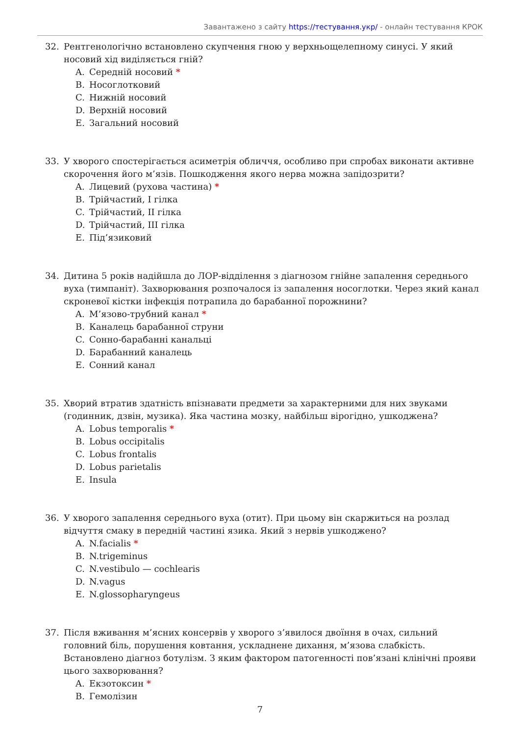Завантажено з сайту https://тестування.укр/ - онлайн тестування КРОК
32. Рентгенологічно встановлено скупчення гною у верхньощелепному синусі. У який носовий хід виділяється гній?
A. Середній носовий *
B. Носоглотковий
C. Нижній носовий
D. Верхній носовий
E. Загальний носовий
33. У хворого спостерігається асиметрія обличчя, особливо при спробах виконати активне скорочення його м’язів. Пошкодження якого нерва можна запідозрити?
A. Лицевий (рухова частина) *
B. Трійчастий, I гілка
C. Трійчастий, II гілка
D. Трійчастий, III гілка
E. Під’язиковий
34. Дитина 5 років надійшла до ЛОР-відділення з діагнозом гнійне запалення середнього вуха (тимпаніт). Захворювання розпочалося із запалення носоглотки. Через який канал скроневої кістки інфекція потрапила до барабанної порожнини?
A. М’язово-трубний канал *
B. Каналець барабанної струни
C. Сонно-барабанні канальці
D. Барабанний каналець
E. Сонний канал
35. Хворий втратив здатність впізнавати предмети за характерними для них звуками (годинник, дзвін, музика). Яка частина мозку, найбільш вірогідно, ушкоджена?
A. Lobus temporalis *
B. Lobus occipitalis
C. Lobus frontalis
D. Lobus parietalis
E. Insula
36. У хворого запалення середнього вуха (отит). При цьому він скаржиться на розлад відчуття смаку в передній частині язика. Який з нервів ушкоджено?
A. N.facialis *
B. N.trigeminus
C. N.vestibulo — cochlearis
D. N.vagus
E. N.glossopharyngeus
37. Після вживання м’ясних консервів у хворого з’явилося двоїння в очах, сильний головний біль, порушення ковтання, ускладнене дихання, м’язова слабкість. Встановлено діагноз ботулізм. З яким фактором патогенності пов’язані клінічні прояви цього захворювання?
A. Екзотоксин *
B. Гемолізин
7